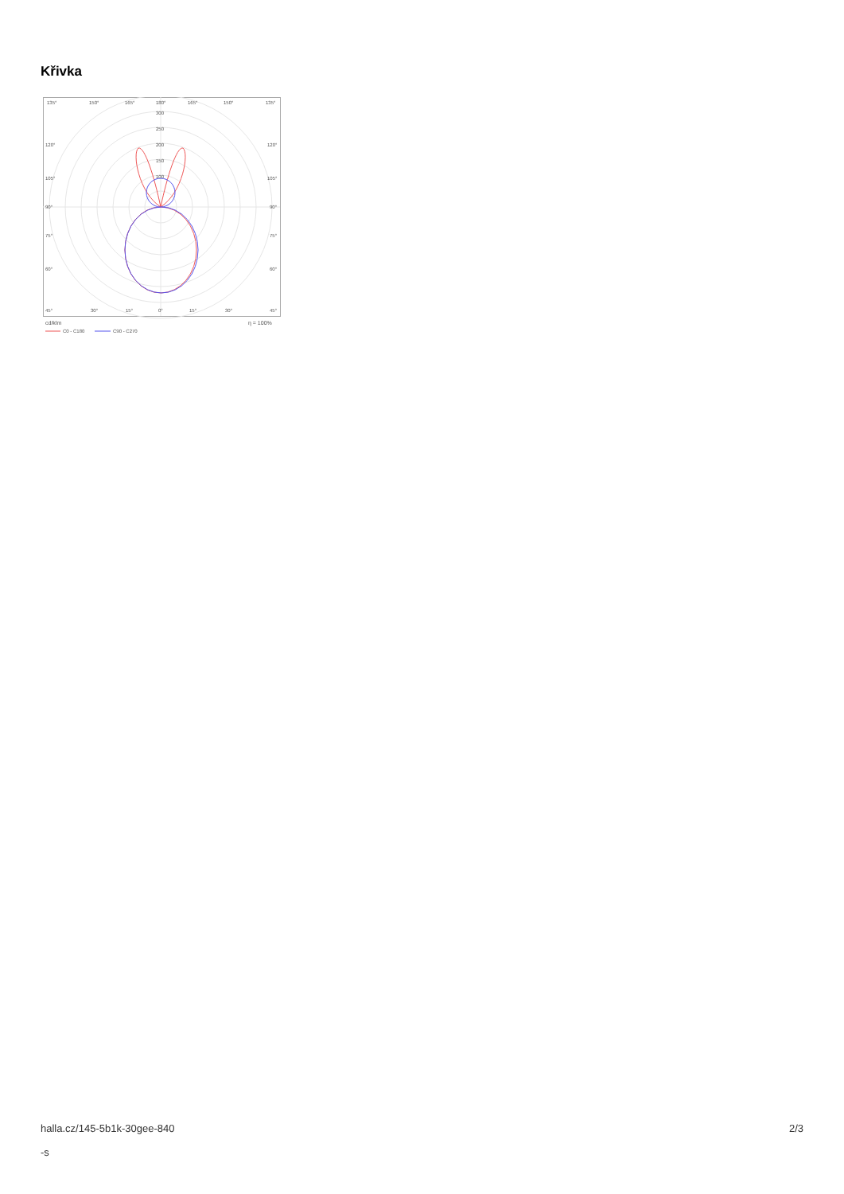Křivka
135°
150°
165°
180°
165°
150°
135°
300
250
200
150
100
120°
120°
105°
105°
90°
90°
75°
75°
60°
60°
45°
30°
15°
0°
15°
30°
45°
cd/klm
η = 100%
C0 - C180
C90 - C270
halla.cz/145-5b1k-30gee-840
-s
2/3